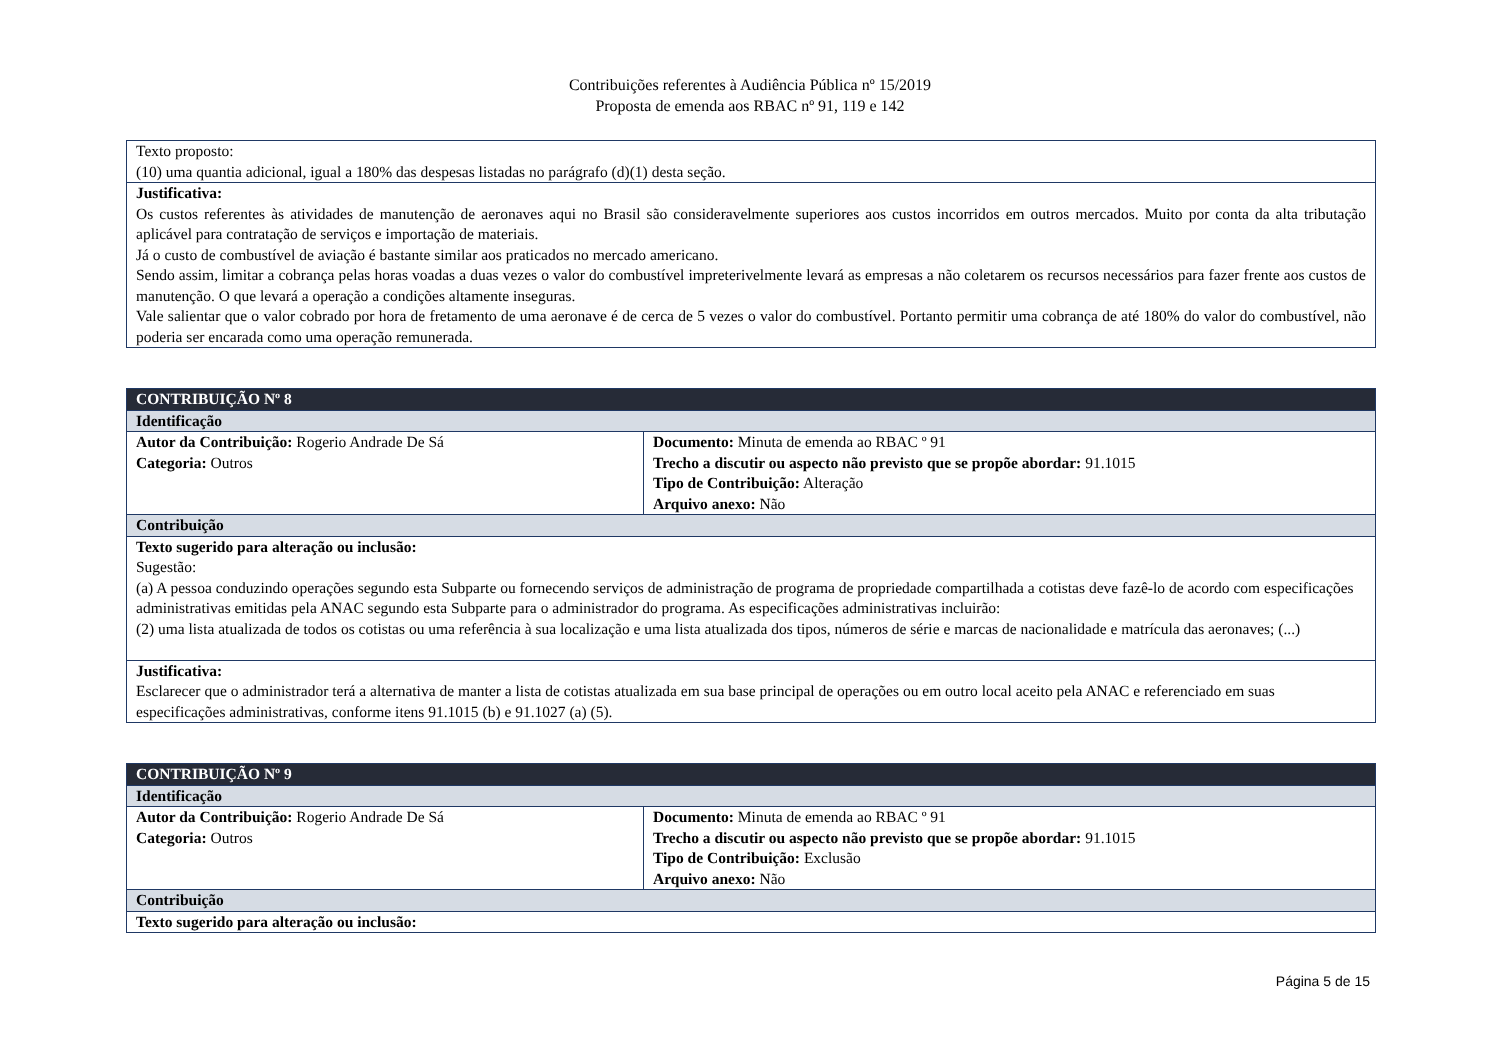Contribuições referentes à Audiência Pública nº 15/2019
Proposta de emenda aos RBAC nº 91, 119 e 142
| Texto proposto: (10) uma quantia adicional, igual a 180% das despesas listadas no parágrafo (d)(1) desta seção. |
| Justificativa: Os custos referentes às atividades de manutenção de aeronaves aqui no Brasil são consideravelmente superiores aos custos incorridos em outros mercados. Muito por conta da alta tributação aplicável para contratação de serviços e importação de materiais. Já o custo de combustível de aviação é bastante similar aos praticados no mercado americano. Sendo assim, limitar a cobrança pelas horas voadas a duas vezes o valor do combustível impreterivelmente levará as empresas a não coletarem os recursos necessários para fazer frente aos custos de manutenção. O que levará a operação a condições altamente inseguras. Vale salientar que o valor cobrado por hora de fretamento de uma aeronave é de cerca de 5 vezes o valor do combustível. Portanto permitir uma cobrança de até 180% do valor do combustível, não poderia ser encarada como uma operação remunerada. |
| CONTRIBUIÇÃO Nº 8 | |
| Identificação | |
| Autor da Contribuição: Rogerio Andrade De Sá Categoria: Outros | Documento: Minuta de emenda ao RBAC º 91 Trecho a discutir ou aspecto não previsto que se propõe abordar: 91.1015 Tipo de Contribuição: Alteração Arquivo anexo: Não |
| Contribuição | |
| Texto sugerido para alteração ou inclusão: Sugestão: (a) A pessoa conduzindo operações segundo esta Subparte ou fornecendo serviços de administração de programa de propriedade compartilhada a cotistas deve fazê-lo de acordo com especificações administrativas emitidas pela ANAC segundo esta Subparte para o administrador do programa. As especificações administrativas incluirão: (2) uma lista atualizada de todos os cotistas ou uma referência à sua localização e uma lista atualizada dos tipos, números de série e marcas de nacionalidade e matrícula das aeronaves; (...) | |
| Justificativa: Esclarecer que o administrador terá a alternativa de manter a lista de cotistas atualizada em sua base principal de operações ou em outro local aceito pela ANAC e referenciado em suas especificações administrativas, conforme itens 91.1015 (b) e 91.1027 (a) (5). | |
| CONTRIBUIÇÃO Nº 9 | |
| Identificação | |
| Autor da Contribuição: Rogerio Andrade De Sá Categoria: Outros | Documento: Minuta de emenda ao RBAC º 91 Trecho a discutir ou aspecto não previsto que se propõe abordar: 91.1015 Tipo de Contribuição: Exclusão Arquivo anexo: Não |
| Contribuição | |
| Texto sugerido para alteração ou inclusão: | |
Página 5 de 15